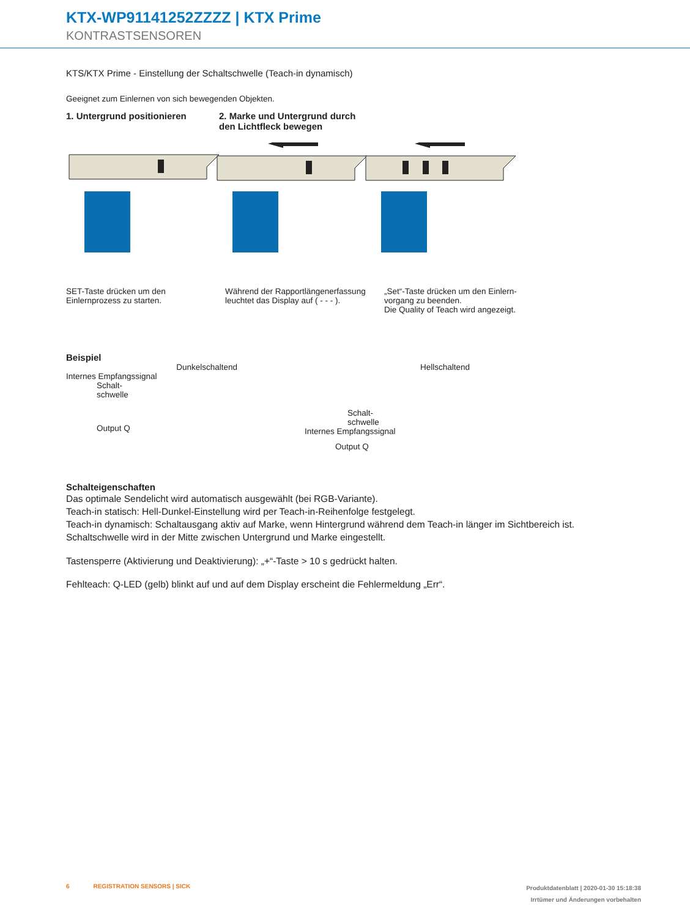KTX-WP91141252ZZZZ | KTX Prime
KONTRASTSENSOREN
KTS/KTX Prime - Einstellung der Schaltschwelle (Teach-in dynamisch)
Geeignet zum Einlernen von sich bewegenden Objekten.
1. Untergrund positionieren
2. Marke und Untergrund durch den Lichtfleck bewegen
SET-Taste drücken um den Einlernprozess zu starten.
Während der Rapportlängener­fassung leuchtet das Display auf ( - - - ).
„Set“-Taste drücken um den Einlern­vorgang zu beenden.
Die Quality of Teach wird angezeigt.
Beispiel
Dunkelschaltend
Internes Empfangssignal
Schalt-
schwelle
Output Q
Hellschaltend
Schalt-
schwelle
Internes Empfangssignal
Output Q
Schalteigenschaften
Das optimale Sendelicht wird automatisch ausgewählt (bei RGB-Variante).
Teach-in statisch: Hell-Dunkel-Einstellung wird per Teach-in-Reihenfolge festgelegt.
Teach-in dynamisch: Schaltausgang aktiv auf Marke, wenn Hintergrund während dem Teach-in länger im Sichtbereich ist.
Schaltschwelle wird in der Mitte zwischen Untergrund und Marke eingestellt.
Tastensperre (Aktivierung und Deaktivierung): „+“-Taste > 10 s gedrückt halten.
Fehlteach: Q-LED (gelb) blinkt auf und auf dem Display erscheint die Fehlermeldung „Err“.
6 REGISTRATION SENSORS | SICK
Produktdatenblatt | 2020-01-30 15:18:38
Irrtümer und Änderungen vorbehalten